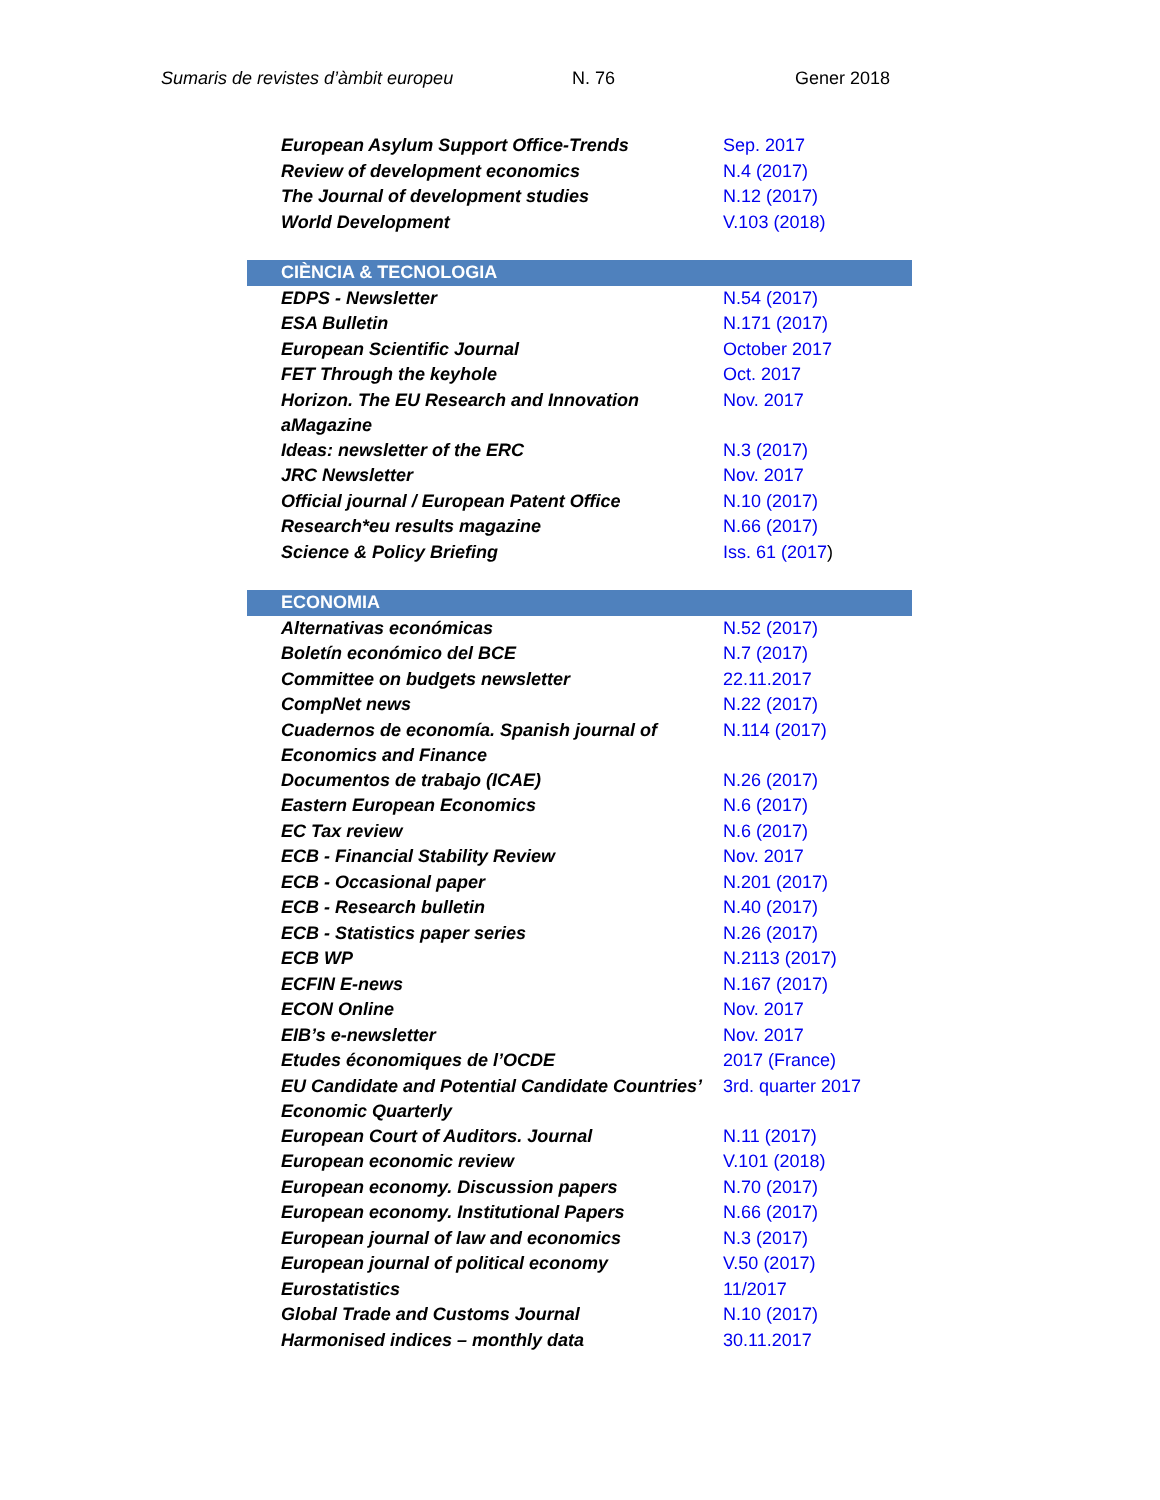Sumaris de revistes d’àmbit europeu N. 76 Gener 2018
| European Asylum Support Office-Trends | Sep. 2017 |
| Review of development economics | N.4 (2017) |
| The Journal of development studies | N.12 (2017) |
| World Development | V.103 (2018) |
| CIÈNCIA & TECNOLOGIA | |
| EDPS - Newsletter | N.54 (2017) |
| ESA Bulletin | N.171 (2017) |
| European Scientific Journal | October 2017 |
| FET Through the keyhole | Oct. 2017 |
| Horizon. The EU Research and Innovation aMagazine | Nov. 2017 |
| Ideas: newsletter of the ERC | N.3 (2017) |
| JRC Newsletter | Nov. 2017 |
| Official journal / European Patent Office | N.10 (2017) |
| Research*eu results magazine | N.66 (2017) |
| Science & Policy Briefing | Iss. 61 (2017 ) |
| ECONOMIA | |
| Alternativas económicas | N.52 (2017) |
| Boletín económico del BCE | N.7 (2017) |
| Committee on budgets newsletter | 22.11.2017 |
| CompNet news | N.22 (2017) |
| Cuadernos de economía. Spanish journal of Economics and Finance | N.114 (2017) |
| Documentos de trabajo (ICAE) | N.26 (2017) |
| Eastern European Economics | N.6 (2017) |
| EC Tax review | N.6 (2017) |
| ECB - Financial Stability Review | Nov. 2017 |
| ECB - Occasional paper | N.201 (2017) |
| ECB - Research bulletin | N.40 (2017) |
| ECB - Statistics paper series | N.26 (2017) |
| ECB WP | N.2113 (2017) |
| ECFIN E-news | N.167 (2017) |
| ECON Online | Nov. 2017 |
| EIB’s e-newsletter | Nov. 2017 |
| Etudes économiques de l’OCDE | 2017 (France) |
| EU Candidate and Potential Candidate Countries’ Economic Quarterly | 3rd. quarter 2017 |
| European Court of Auditors. Journal | N.11 (2017) |
| European economic review | V.101 (2018) |
| European economy. Discussion papers | N.70 (2017) |
| European economy. Institutional Papers | N.66 (2017) |
| European journal of law and economics | N.3 (2017) |
| European journal of political economy | V.50 (2017) |
| Eurostatistics | 11/2017 |
| Global Trade and Customs Journal | N.10 (2017) |
| Harmonised indices – monthly data | 30.11.2017 |